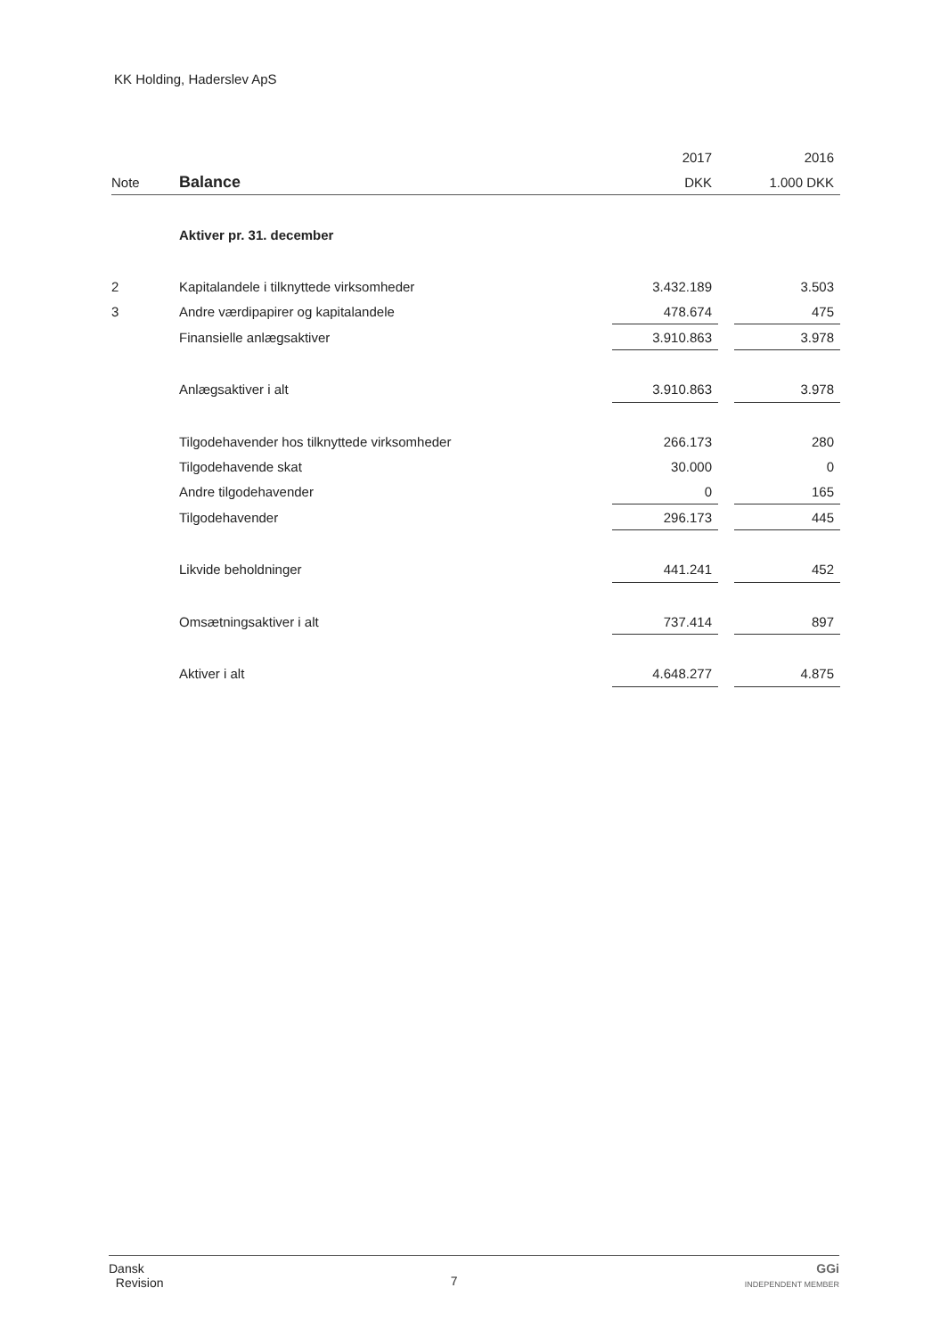KK Holding, Haderslev ApS
| | | 2017 | | 2016 |
| --- | --- | --- | --- | --- |
| Note | Balance | DKK | | 1.000 DKK |
| | Aktiver pr. 31. december | | | |
| 2 | Kapitalandele i tilknyttede virksomheder | 3.432.189 | | 3.503 |
| 3 | Andre værdipapirer og kapitalandele | 478.674 | | 475 |
| | Finansielle anlægsaktiver | 3.910.863 | | 3.978 |
| | Anlægsaktiver i alt | 3.910.863 | | 3.978 |
| | Tilgodehavender hos tilknyttede virksomheder | 266.173 | | 280 |
| | Tilgodehavende skat | 30.000 | | 0 |
| | Andre tilgodehavender | 0 | | 165 |
| | Tilgodehavender | 296.173 | | 445 |
| | Likvide beholdninger | 441.241 | | 452 |
| | Omsætningsaktiver i alt | 737.414 | | 897 |
| | Aktiver i alt | 4.648.277 | | 4.875 |
Dansk
Revision
7
GGi
INDEPENDENT MEMBER